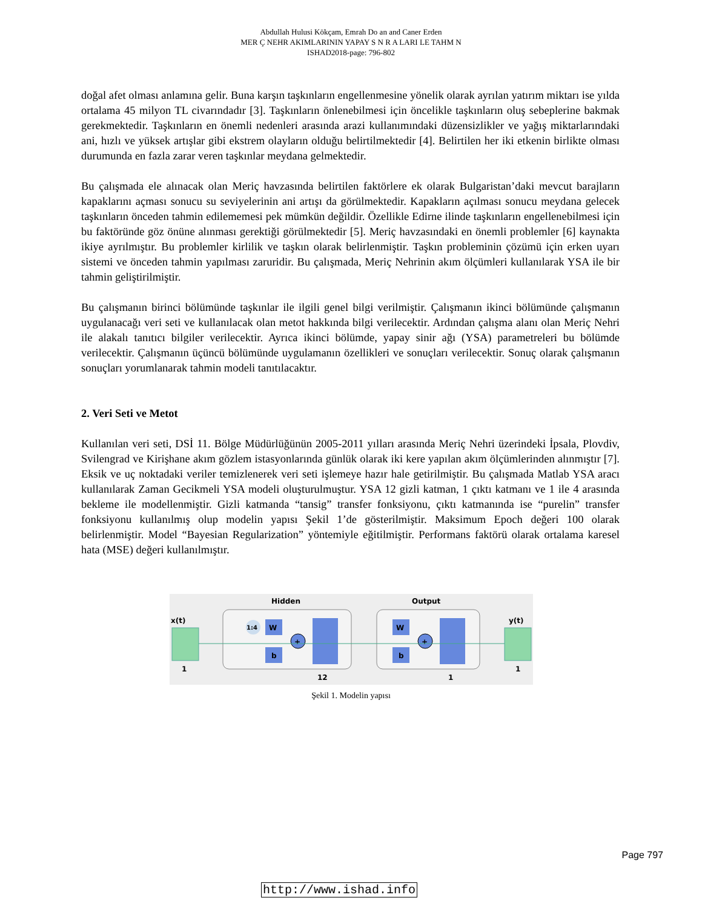Abdullah Hulusi Kökçam, Emrah Do an and Caner Erden
MER Ç NEHR AKIMLARININ YAPAY S N R A LARI LE TAHM N
ISHAD2018-page: 796-802
doğal afet olması anlamına gelir. Buna karşın taşkınların engellenmesine yönelik olarak ayrılan yatırım miktarı ise yılda ortalama 45 milyon TL civarındadır [3]. Taşkınların önlenebilmesi için öncelikle taşkınların oluş sebeplerine bakmak gerekmektedir. Taşkınların en önemli nedenleri arasında arazi kullanımındaki düzensizlikler ve yağış miktarlarındaki ani, hızlı ve yüksek artışlar gibi ekstrem olayların olduğu belirtilmektedir [4]. Belirtilen her iki etkenin birlikte olması durumunda en fazla zarar veren taşkınlar meydana gelmektedir.
Bu çalışmada ele alınacak olan Meriç havzasında belirtilen faktörlere ek olarak Bulgaristan’daki mevcut barajların kapaklarını açması sonucu su seviyelerinin ani artışı da görülmektedir. Kapakların açılması sonucu meydana gelecek taşkınların önceden tahmin edilememesi pek mümkün değildir. Özellikle Edirne ilinde taşkınların engellenebilmesi için bu faktöründe göz önüne alınması gerektiği görülmektedir [5]. Meriç havzasındaki en önemli problemler [6] kaynakta ikiye ayrılmıştır. Bu problemler kirlilik ve taşkın olarak belirlenmiştir. Taşkın probleminin çözümü için erken uyarı sistemi ve önceden tahmin yapılması zaruridir. Bu çalışmada, Meriç Nehrinin akım ölçümleri kullanılarak YSA ile bir tahmin geliştirilmiştir.
Bu çalışmanın birinci bölümünde taşkınlar ile ilgili genel bilgi verilmiştir. Çalışmanın ikinci bölümünde çalışmanın uygulanacağı veri seti ve kullanılacak olan metot hakkında bilgi verilecektir. Ardından çalışma alanı olan Meriç Nehri ile alakalı tanıtıcı bilgiler verilecektir. Ayrıca ikinci bölümde, yapay sinir ağı (YSA) parametreleri bu bölümde verilecektir. Çalışmanın üçüncü bölümünde uygulamanın özellikleri ve sonuçları verilecektir. Sonuç olarak çalışmanın sonuçları yorumlanarak tahmin modeli tanıtılacaktır.
2. Veri Seti ve Metot
Kullanılan veri seti, DSİ 11. Bölge Müdürlüğünün 2005-2011 yılları arasında Meriç Nehri üzerindeki İpsala, Plovdiv, Svilengrad ve Kirişhane akım gözlem istasyonlarında günlük olarak iki kere yapılan akım ölçümlerinden alınmıştır [7]. Eksik ve uç noktadaki veriler temizlenerek veri seti işlemeye hazır hale getirilmiştir. Bu çalışmada Matlab YSA aracı kullanılarak Zaman Gecikmeli YSA modeli oluşturulmuştur. YSA 12 gizli katman, 1 çıktı katmanı ve 1 ile 4 arasında bekleme ile modellenmiştir. Gizli katmanda “tansig” transfer fonksiyonu, çıktı katmanında ise “purelin” transfer fonksiyonu kullanılmış olup modelin yapısı Şekil 1’de gösterilmiştir. Maksimum Epoch değeri 100 olarak belirlenmiştir. Model “Bayesian Regularization” yöntemiyle eğitilmiştir. Performans faktörü olarak ortalama karesel hata (MSE) değeri kullanılmıştır.
Hidden
Output
x(t)
y(t)
1
1
W
b
1:4
+
W
b
+
12
1
Şekil 1. Modelin yapısı
Page 797
http://www.ishad.info